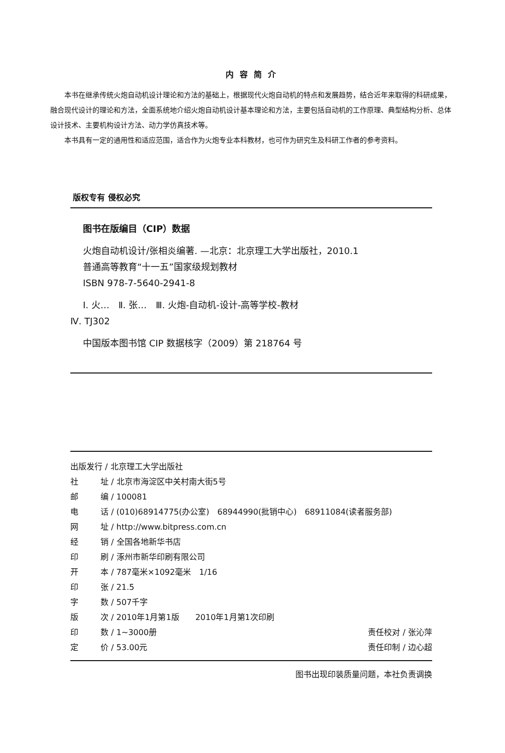内容简介
本书在继承传统火炮自动机设计理论和方法的基础上，根据现代火炮自动机的特点和发展趋势，结合近年来取得的科研成果，融合现代设计的理论和方法，全面系统地介绍火炮自动机设计基本理论和方法，主要包括自动机的工作原理、典型结构分析、总体设计技术、主要机构设计方法、动力学仿真技术等。
本书具有一定的通用性和适应范围，适合作为火炮专业本科教材，也可作为研究生及科研工作者的参考资料。
版权专有 侵权必究
图书在版编目（CIP）数据
火炮自动机设计/张相炎编著. —北京：北京理工大学出版社，2010.1
普通高等教育“十一五”国家级规划教材
ISBN 978-7-5640-2941-8
Ⅰ. 火…　Ⅱ. 张…　Ⅲ. 火炮-自动机-设计-高等学校-教材
Ⅳ. TJ302
中国版本图书馆 CIP 数据核字（2009）第 218764 号
出版发行 / 北京理工大学出版社
社 址 / 北京市海淀区中关村南大街5号
邮 编 / 100081
电 话 / (010)68914775(办公室)　68944990(批销中心)　68911084(读者服务部)
网 址 / http://www.bitpress.com.cn
经 销 / 全国各地新华书店
印 刷 / 涿州市新华印刷有限公司
开 本 / 787毫米×1092毫米　1/16
印 张 / 21.5
字 数 / 507千字
版 次 / 2010年1月第1版　　2010年1月第1次印刷
印 数 / 1~3000册 责任校对 / 张沁萍
定 价 / 53.00元 责任印制 / 边心超
图书出现印装质量问题，本社负责调换